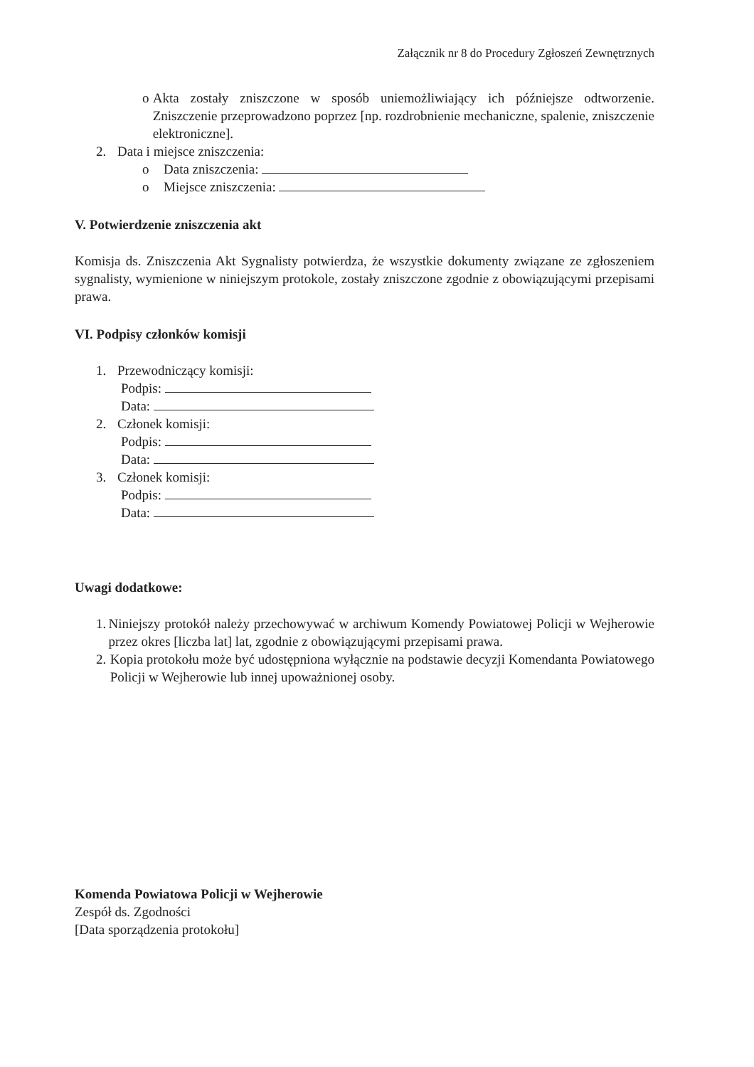Załącznik nr 8 do Procedury Zgłoszeń Zewnętrznych
o Akta zostały zniszczone w sposób uniemożliwiający ich późniejsze odtworzenie. Zniszczenie przeprowadzono poprzez [np. rozdrobnienie mechaniczne, spalenie, zniszczenie elektroniczne].
2. Data i miejsce zniszczenia:
o Data zniszczenia:
o Miejsce zniszczenia:
V. Potwierdzenie zniszczenia akt
Komisja ds. Zniszczenia Akt Sygnalisty potwierdza, że wszystkie dokumenty związane ze zgłoszeniem sygnalisty, wymienione w niniejszym protokole, zostały zniszczone zgodnie z obowiązującymi przepisami prawa.
VI. Podpisy członków komisji
1. Przewodniczący komisji:
Podpis:
Data:
2. Członek komisji:
Podpis:
Data:
3. Członek komisji:
Podpis:
Data:
Uwagi dodatkowe:
1. Niniejszy protokół należy przechowywać w archiwum Komendy Powiatowej Policji w Wejherowie przez okres [liczba lat] lat, zgodnie z obowiązującymi przepisami prawa.
2. Kopia protokołu może być udostępniona wyłącznie na podstawie decyzji Komendanta Powiatowego Policji w Wejherowie lub innej upoważnionej osoby.
Komenda Powiatowa Policji w Wejherowie
Zespół ds. Zgodności
[Data sporządzenia protokołu]